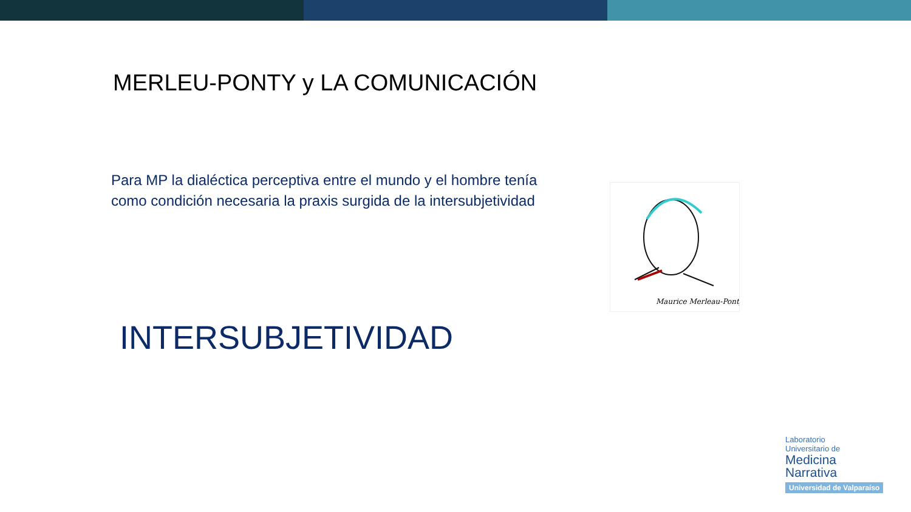MERLEU-PONTY y LA COMUNICACIÓN
Para MP la dialéctica perceptiva entre el mundo y el hombre tenía como condición necesaria la praxis surgida de la intersubjetividad
Maurice Merleau-Ponty
INTERSUBJETIVIDAD
Laboratorio
Universitario de
Medicina
Narrativa
Universidad de Valparaíso